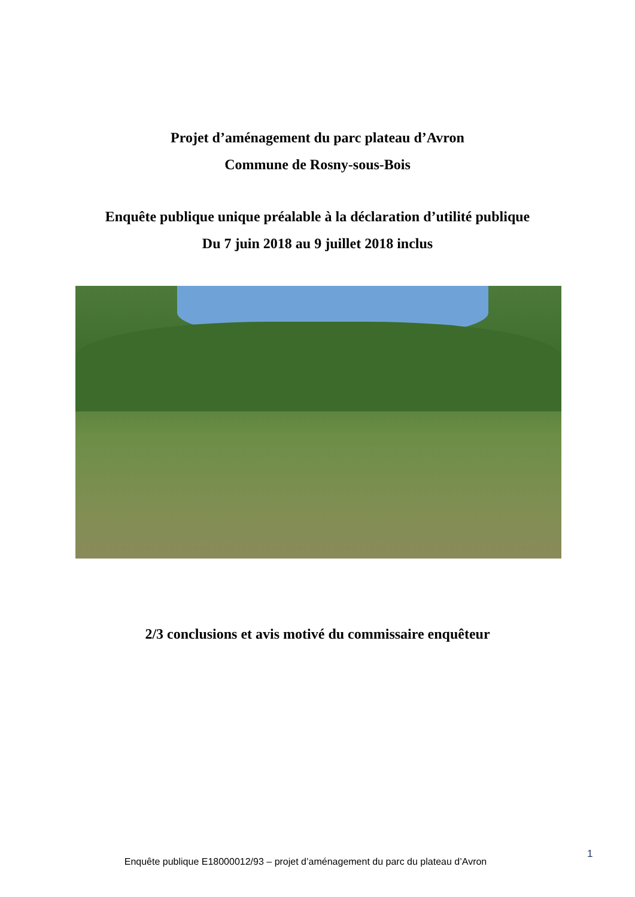Projet d’aménagement du parc plateau d’Avron
Commune de Rosny-sous-Bois
Enquête publique unique préalable à la déclaration d’utilité publique
Du 7 juin 2018 au 9 juillet 2018 inclus
2/3 conclusions et avis motivé du commissaire enquêteur
Enquête publique E18000012/93 – projet d’aménagement du parc du plateau d’Avron
1